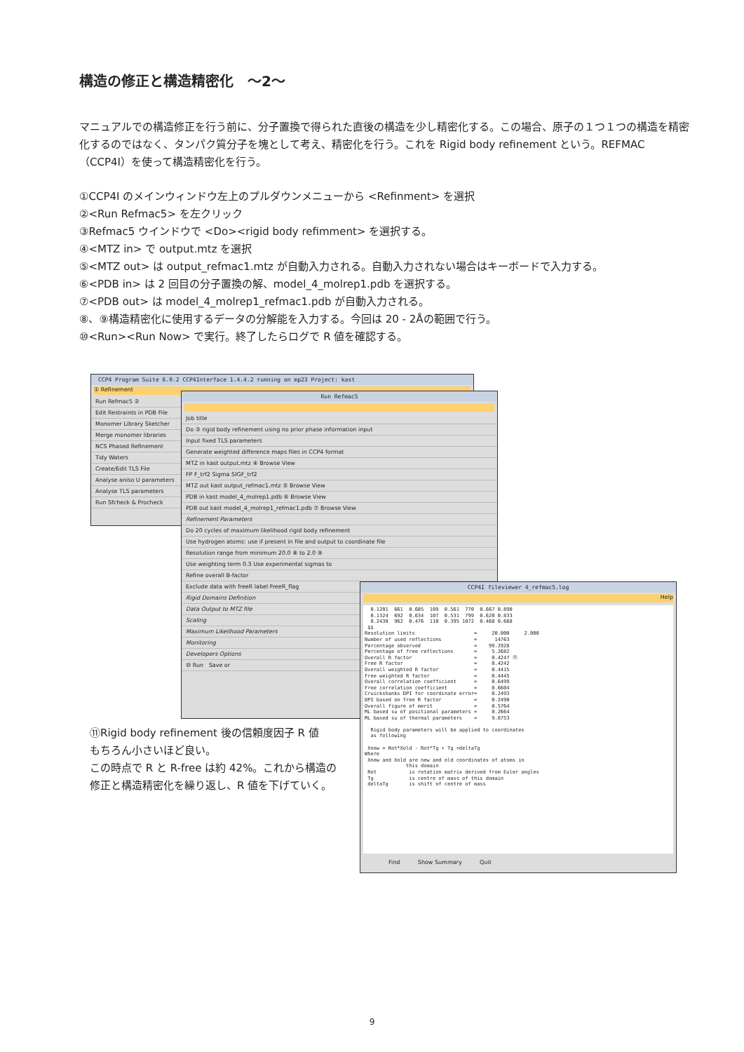構造の修正と構造精密化　～2～
マニュアルでの構造修正を行う前に、分子置換で得られた直後の構造を少し精密化する。この場合、原子の１つ１つの構造を精密化するのではなく、タンパク質分子を塊として考え、精密化を行う。これを Rigid body refinement という。REFMAC（CCP4I）を使って構造精密化を行う。
①CCP4I のメインウィンドウ左上のプルダウンメニューから <Refinment> を選択
②<Run Refmac5> を左クリック
③Refmac5 ウインドウで <Do><rigid body refimment> を選択する。
④<MTZ in> で output.mtz を選択
⑤<MTZ out> は output_refmac1.mtz が自動入力される。自動入力されない場合はキーボードで入力する。
⑥<PDB in> は 2 回目の分子置換の解、model_4_molrep1.pdb を選択する。
⑦<PDB out> は model_4_molrep1_refmac1.pdb が自動入力される。
⑧、⑨構造精密化に使用するデータの分解能を入力する。今回は 20 - 2Åの範囲で行う。
⑩<Run><Run Now> で実行。終了したらログで R 値を確認する。
CCP4 Program Suite 6.0.2 CCP4Interface 1.4.4.2 running on mp23 Project: kast
① Refinement
Run Refmac5 ②
Edit Restraints in PDB File
Monomer Library Sketcher
Merge monomer libraries
NCS Phased Refinement
Tidy Waters
Create/Edit TLS File
Analyse aniso U parameters
Analyse TLS parameters
Run Sfcheck & Procheck
Run Refmac5
Job title
Do ③ rigid body refinement using no prior phase information input
Input fixed TLS parameters
Generate weighted difference maps files in CCP4 format
MTZ in kast output.mtz ④ Browse View
FP F_trf2 Sigma SIGF_trf2
MTZ out kast output_refmac1.mtz ⑤ Browse View
PDB in kast model_4_molrep1.pdb ⑥ Browse View
PDB out kast model_4_molrep1_refmac1.pdb ⑦ Browse View
Refinement Parameters
Do 20 cycles of maximum likelihood rigid body refinement
Use hydrogen atoms: use if present in file and output to coordinate file
Resolution range from minimum 20.0 ⑧ to 2.0 ⑨
Use weighting term 0.3 Use experimental sigmas to
Refine overall B-factor
Exclude data with freeR label FreeR_flag
Rigid Domains Definition
Data Output to MTZ file
Scaling
Maximum Likelihood Parameters
Monitoring
Developers Options
⑩ Run Save or
CCP4I fileviewer 4_refmac5.log
Help
0.1201 661 0.685 109 0.561 770 0.667 0.890 0.1324 692 0.634 107 0.531 799 0.620 0.833 0.2438 962 0.476 110 0.395 1072 0.468 0.668 $$ Resolution limits = 20.000 2.000 Number of used reflections = 14763 Percentage observed = 99.2928 Percentage of free reflections = 5.2682 Overall R factor = 0.4247 ⑪ Free R factor = 0.4242 Overall weighted R factor = 0.4415 Free weighted R factor = 0.4445 Overall correlation coefficient = 0.6499 Free correlation coefficient = 0.6604 Cruickshanks DPI for coordinate error= 0.2493 DPI based on free R factor = 0.2490 Overall figure of merit = 0.5764 ML based su of positional parameters = 0.2664 ML based su of thermal parameters = 9.6753 Rigid body parameters will be applied to coordinates as following Xnew = Rot*Xold - Rot*Tg + Tg +deltaTg Where Xnew and Xold are new and old coordinates of atoms in this domain Rot is rotation matrix derived from Euler angles Tg is centre of mass of this domain deltaTg is shift of centre of mass
Find Show Summary Quit
⑪Rigid body refinement 後の信頼度因子 R 値
もちろん小さいほど良い。
この時点で R と R-free は約 42%。これから構造の
修正と構造精密化を繰り返し、R 値を下げていく。
9